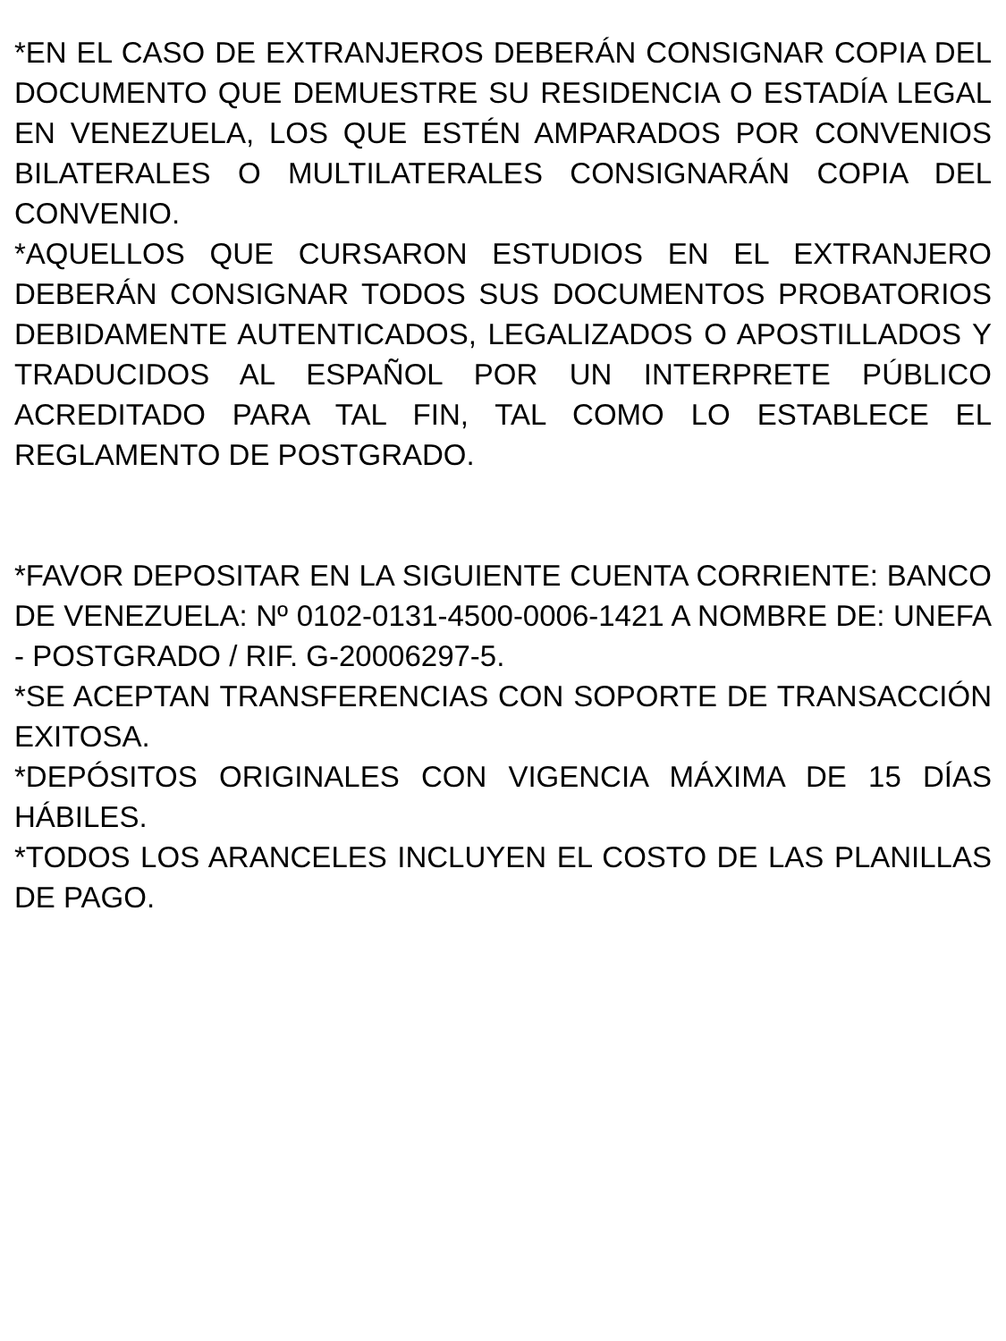*EN EL CASO DE EXTRANJEROS DEBERÁN CONSIGNAR COPIA DEL DOCUMENTO QUE DEMUESTRE SU RESIDENCIA O ESTADÍA LEGAL EN VENEZUELA, LOS QUE ESTÉN AMPARADOS POR CONVENIOS BILATERALES O MULTILATERALES CONSIGNARÁN COPIA DEL CONVENIO.
*AQUELLOS QUE CURSARON ESTUDIOS EN EL EXTRANJERO DEBERÁN CONSIGNAR TODOS SUS DOCUMENTOS PROBATORIOS DEBIDAMENTE AUTENTICADOS, LEGALIZADOS O APOSTILLADOS Y TRADUCIDOS AL ESPAÑOL POR UN INTERPRETE PÚBLICO ACREDITADO PARA TAL FIN, TAL COMO LO ESTABLECE EL REGLAMENTO DE POSTGRADO.
*FAVOR DEPOSITAR EN LA SIGUIENTE CUENTA CORRIENTE: BANCO DE VENEZUELA: Nº 0102-0131-4500-0006-1421 A NOMBRE DE: UNEFA - POSTGRADO / RIF. G-20006297-5.
*SE ACEPTAN TRANSFERENCIAS CON SOPORTE DE TRANSACCIÓN EXITOSA.
*DEPÓSITOS ORIGINALES CON VIGENCIA MÁXIMA DE 15 DÍAS HÁBILES.
*TODOS LOS ARANCELES INCLUYEN EL COSTO DE LAS PLANILLAS DE PAGO.